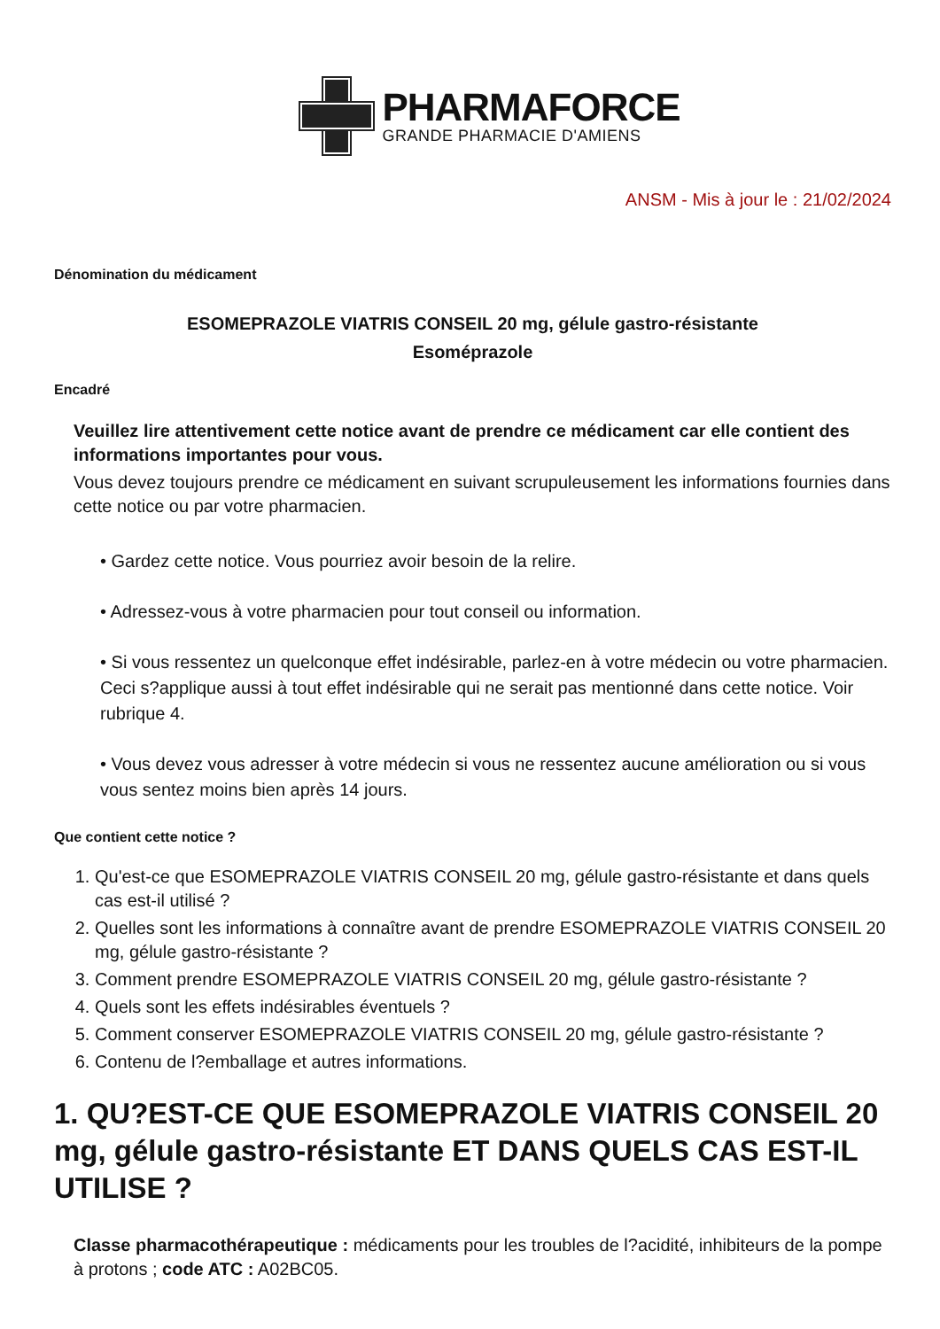PHARMAFORCE
GRANDE PHARMACIE D'AMIENS
ANSM - Mis à jour le : 21/02/2024
Dénomination du médicament
ESOMEPRAZOLE VIATRIS CONSEIL 20 mg, gélule gastro-résistante
Esoméprazole
Encadré
Veuillez lire attentivement cette notice avant de prendre ce médicament car elle contient des informations importantes pour vous.
Vous devez toujours prendre ce médicament en suivant scrupuleusement les informations fournies dans cette notice ou par votre pharmacien.
• Gardez cette notice. Vous pourriez avoir besoin de la relire.
• Adressez-vous à votre pharmacien pour tout conseil ou information.
• Si vous ressentez un quelconque effet indésirable, parlez-en à votre médecin ou votre pharmacien. Ceci s?applique aussi à tout effet indésirable qui ne serait pas mentionné dans cette notice. Voir rubrique 4.
• Vous devez vous adresser à votre médecin si vous ne ressentez aucune amélioration ou si vous vous sentez moins bien après 14 jours.
Que contient cette notice ?
1. Qu'est-ce que ESOMEPRAZOLE VIATRIS CONSEIL 20 mg, gélule gastro-résistante et dans quels cas est-il utilisé ?
2. Quelles sont les informations à connaître avant de prendre ESOMEPRAZOLE VIATRIS CONSEIL 20 mg, gélule gastro-résistante ?
3. Comment prendre ESOMEPRAZOLE VIATRIS CONSEIL 20 mg, gélule gastro-résistante ?
4. Quels sont les effets indésirables éventuels ?
5. Comment conserver ESOMEPRAZOLE VIATRIS CONSEIL 20 mg, gélule gastro-résistante ?
6. Contenu de l?emballage et autres informations.
1. QU?EST-CE QUE ESOMEPRAZOLE VIATRIS CONSEIL 20 mg, gélule gastro-résistante ET DANS QUELS CAS EST-IL UTILISE ?
Classe pharmacothérapeutique : médicaments pour les troubles de l?acidité, inhibiteurs de la pompe à protons ; code ATC : A02BC05.